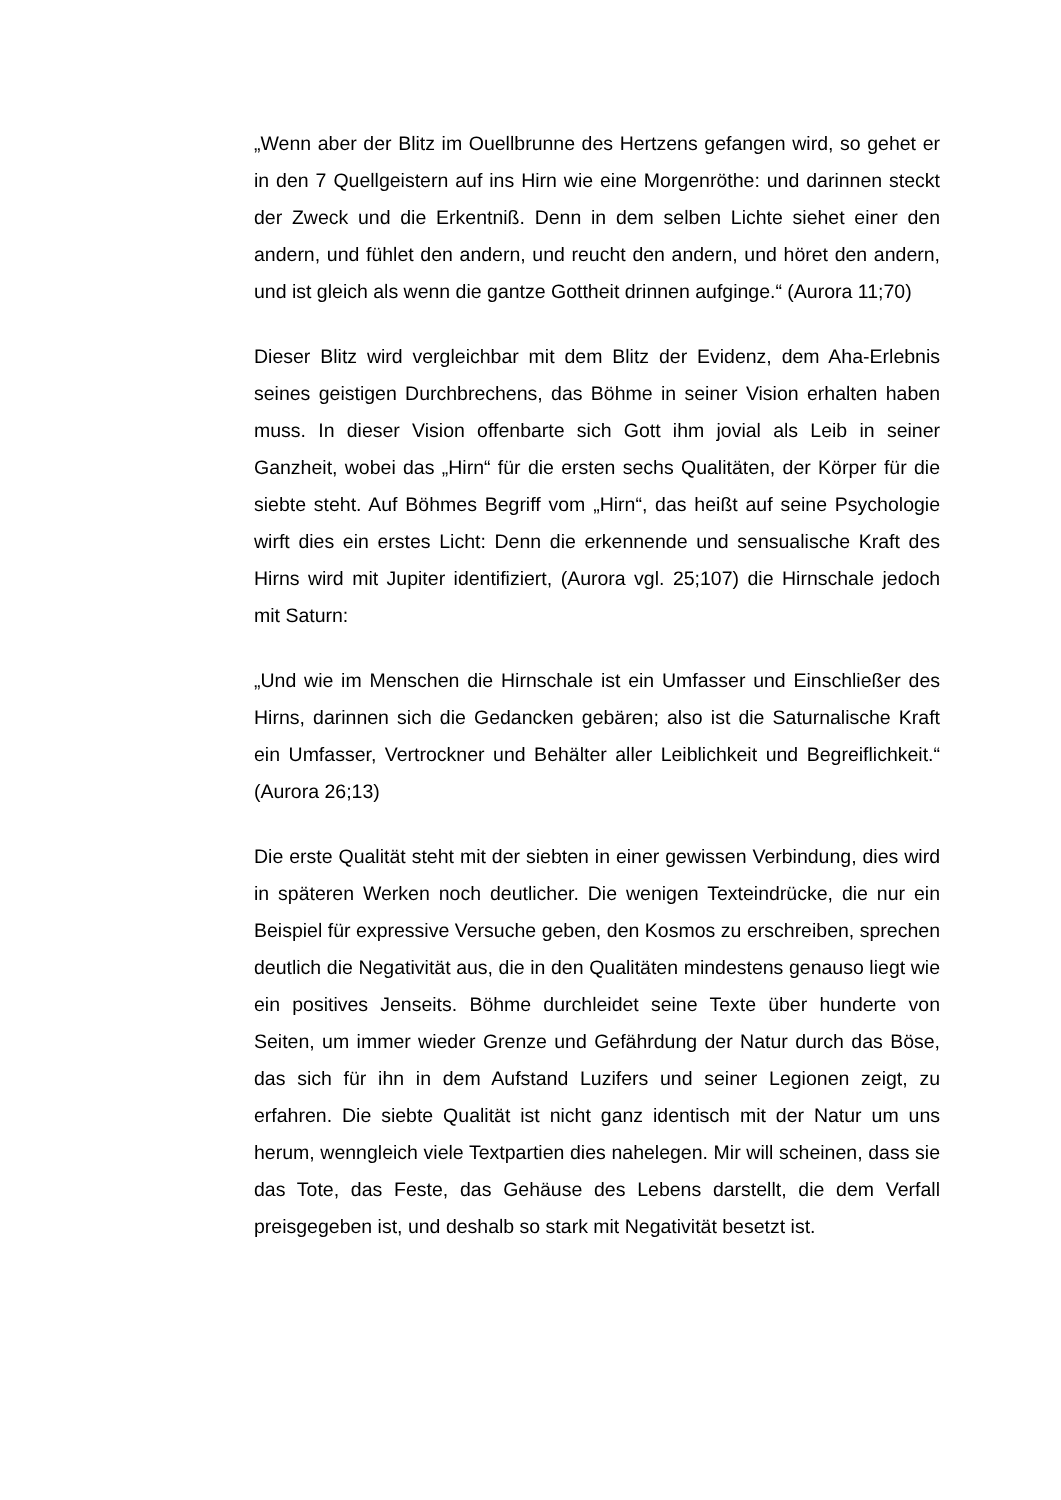„Wenn aber der Blitz im Ouellbrunne des Hertzens gefangen wird, so gehet er in den 7 Quellgeistern auf ins Hirn wie eine Morgenröthe: und darinnen steckt der Zweck und die Erkentniß. Denn in dem selben Lichte siehet einer den andern, und fühlet den andern, und reucht den andern, und höret den andern, und ist gleich als wenn die gantze Gottheit drinnen aufginge.“ (Aurora 11;70)
Dieser Blitz wird vergleichbar mit dem Blitz der Evidenz, dem Aha-Erlebnis seines geistigen Durchbrechens, das Böhme in seiner Vision erhalten haben muss. In dieser Vision offenbarte sich Gott ihm jovial als Leib in seiner Ganzheit, wobei das „Hirn“ für die ersten sechs Qualitäten, der Körper für die siebte steht. Auf Böhmes Begriff vom „Hirn“, das heißt auf seine Psychologie wirft dies ein erstes Licht: Denn die erkennende und sensualische Kraft des Hirns wird mit Jupiter identifiziert, (Aurora vgl. 25;107) die Hirnschale jedoch mit Saturn:
„Und wie im Menschen die Hirnschale ist ein Umfasser und Einschließer des Hirns, darinnen sich die Gedancken gebären; also ist die Saturnalische Kraft ein Umfasser, Vertrockner und Behälter aller Leiblichkeit und Begreiflichkeit.“ (Aurora 26;13)
Die erste Qualität steht mit der siebten in einer gewissen Verbindung, dies wird in späteren Werken noch deutlicher. Die wenigen Texteindrücke, die nur ein Beispiel für expressive Versuche geben, den Kosmos zu erschreiben, sprechen deutlich die Negativität aus, die in den Qualitäten mindestens genauso liegt wie ein positives Jenseits. Böhme durchleidet seine Texte über hunderte von Seiten, um immer wieder Grenze und Gefährdung der Natur durch das Böse, das sich für ihn in dem Aufstand Luzifers und seiner Legionen zeigt, zu erfahren. Die siebte Qualität ist nicht ganz identisch mit der Natur um uns herum, wenngleich viele Textpartien dies nahelegen. Mir will scheinen, dass sie das Tote, das Feste, das Gehäuse des Lebens darstellt, die dem Verfall preisgegeben ist, und deshalb so stark mit Negativität besetzt ist.